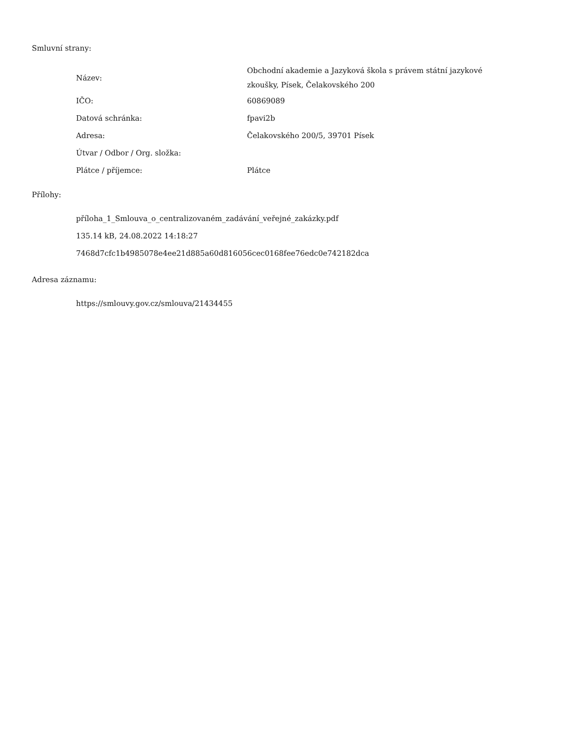Smluvní strany:
| Název: | Obchodní akademie a Jazyková škola s právem státní jazykové zkoušky, Písek, Čelakovského 200 |
| IČO: | 60869089 |
| Datová schránka: | fpavi2b |
| Adresa: | Čelakovského 200/5, 39701 Písek |
| Útvar / Odbor / Org. složka: | |
| Plátce / příjemce: | Plátce |
Přílohy:
příloha_1_Smlouva_o_centralizovaném_zadávání_veřejné_zakázky.pdf
135.14 kB, 24.08.2022 14:18:27
7468d7cfc1b4985078e4ee21d885a60d816056cec0168fee76edc0e742182dca
Adresa záznamu:
https://smlouvy.gov.cz/smlouva/21434455